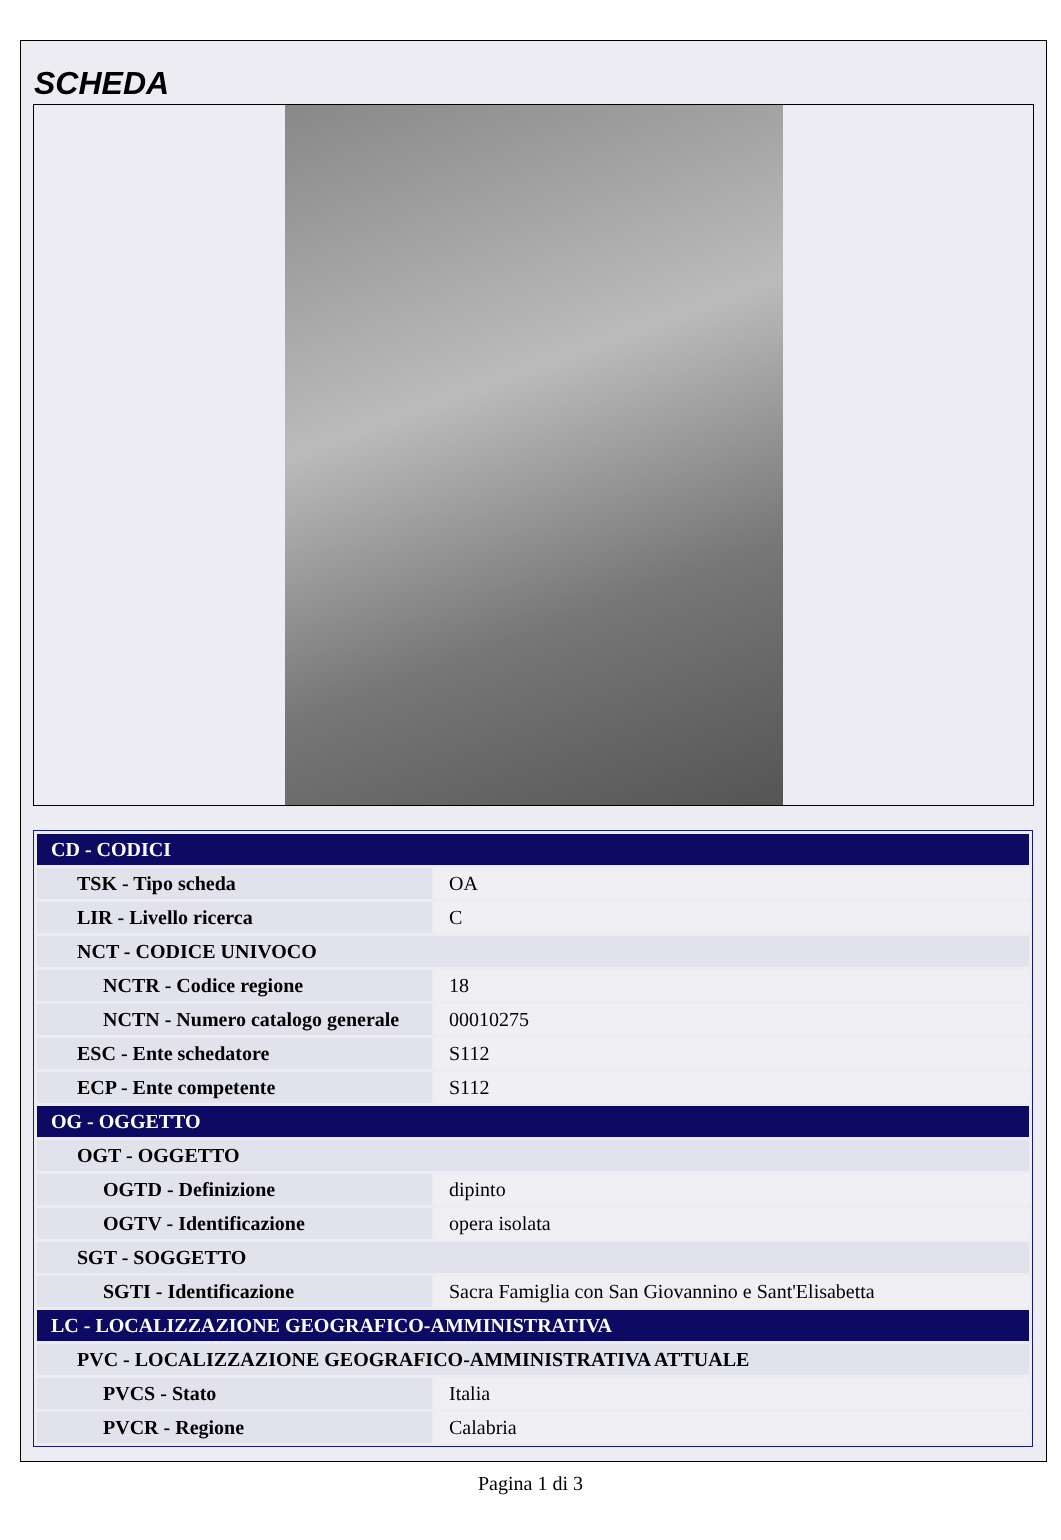SCHEDA
| CD - CODICI | |
| TSK - Tipo scheda | OA |
| LIR - Livello ricerca | C |
| NCT - CODICE UNIVOCO | |
| NCTR - Codice regione | 18 |
| NCTN - Numero catalogo generale | 00010275 |
| ESC - Ente schedatore | S112 |
| ECP - Ente competente | S112 |
| OG - OGGETTO | |
| OGT - OGGETTO | |
| OGTD - Definizione | dipinto |
| OGTV - Identificazione | opera isolata |
| SGT - SOGGETTO | |
| SGTI - Identificazione | Sacra Famiglia con San Giovannino e Sant'Elisabetta |
| LC - LOCALIZZAZIONE GEOGRAFICO-AMMINISTRATIVA | |
| PVC - LOCALIZZAZIONE GEOGRAFICO-AMMINISTRATIVA ATTUALE | |
| PVCS - Stato | Italia |
| PVCR - Regione | Calabria |
Pagina 1 di 3